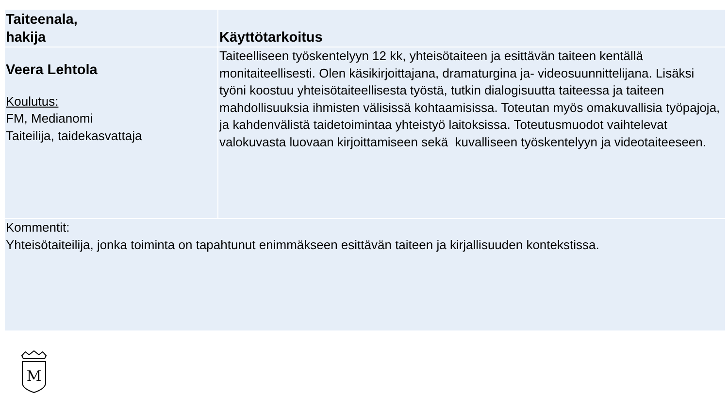| Taiteenala, hakija | Käyttötarkoitus |
| --- | --- |
| Veera Lehtola Koulutus: FM, Medianomi Taiteilija, taidekasvattaja | Taiteelliseen työskentelyyn 12 kk, yhteisötaiteen ja esittävän taiteen kentällä monitaiteellisesti. Olen käsikirjoittajana, dramaturgina ja- videosuunnittelijana. Lisäksi työni koostuu yhteisötaiteellisesta työstä, tutkin dialogisuutta taiteessa ja taiteen mahdollisuuksia ihmisten välisissä kohtaamisissa. Toteutan myös omakuvallisia työpajoja, ja kahdenvälistä taidetoimintaa yhteistyö laitoksissa. Toteutusmuodot vaihtelevat valokuvasta luovaan kirjoittamiseen sekä kuvalliseen työskentelyyn ja videotaiteeseen. |
| Kommentit: Yhteisötaiteilija, jonka toiminta on tapahtunut enimmäkseen esittävän taiteen ja kirjallisuuden kontekstissa. | |
M